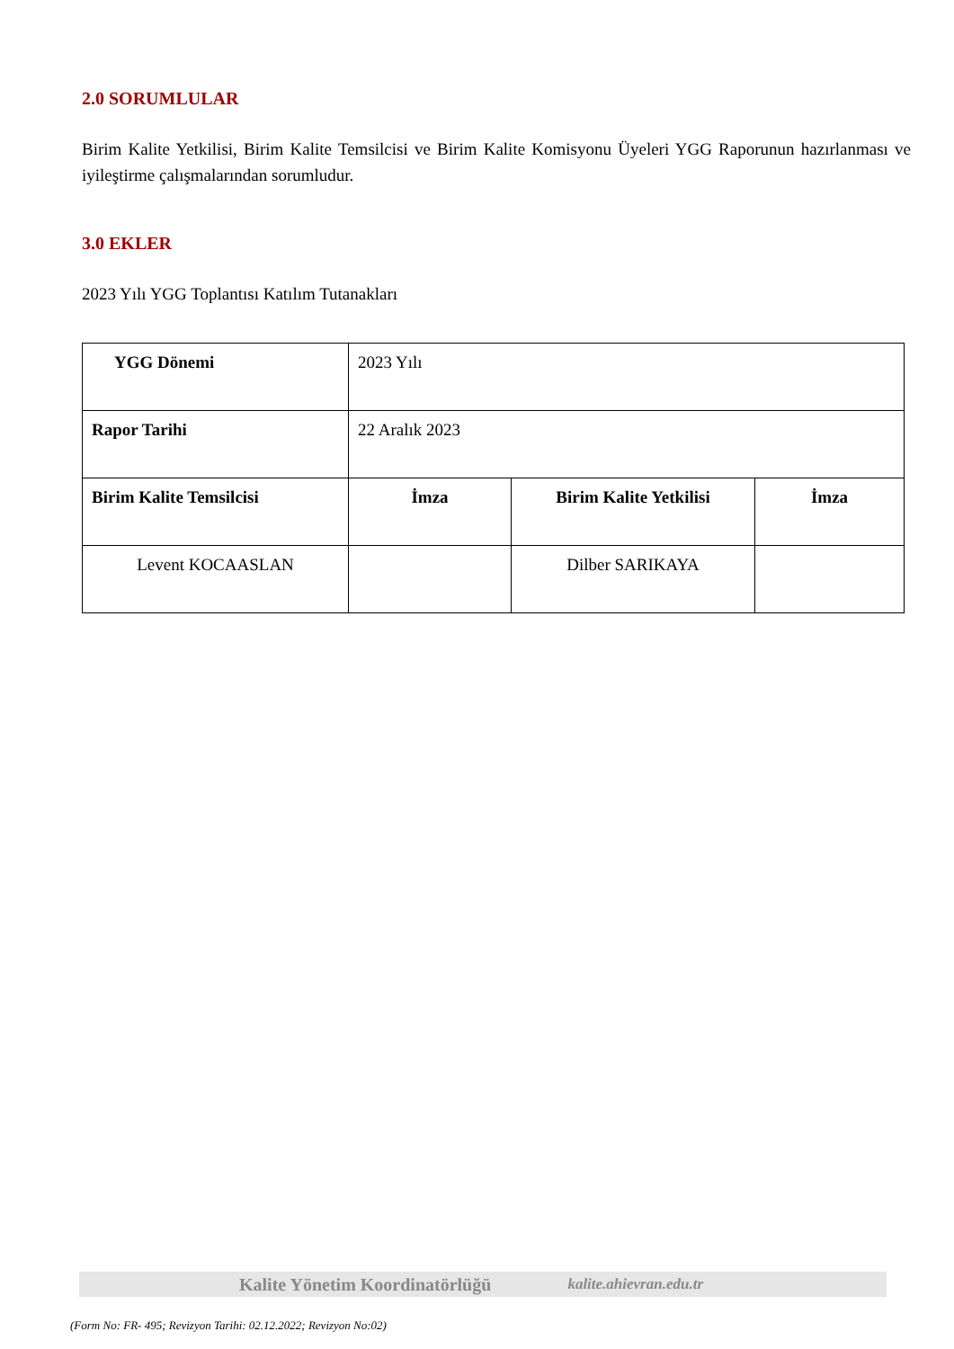2.0 SORUMLULAR
Birim Kalite Yetkilisi, Birim Kalite Temsilcisi ve Birim Kalite Komisyonu Üyeleri YGG Raporunun hazırlanması ve iyileştirme çalışmalarından sorumludur.
3.0 EKLER
2023 Yılı YGG Toplantısı Katılım Tutanakları
| YGG Dönemi | 2023 Yılı | | |
| Rapor Tarihi | 22 Aralık 2023 | | |
| Birim Kalite Temsilcisi | İmza | Birim Kalite Yetkilisi | İmza |
| Levent KOCAASLAN | | Dilber SARIKAYA | |
Kalite Yönetim Koordinatörlüğü kalite.ahievran.edu.tr
(Form No: FR- 495; Revizyon Tarihi: 02.12.2022; Revizyon No:02)